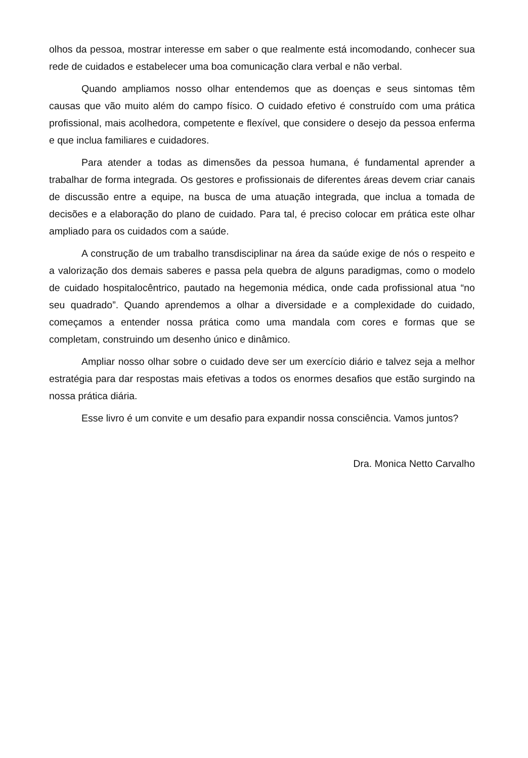olhos da pessoa, mostrar interesse em saber o que realmente está incomodando, conhecer sua rede de cuidados e estabelecer uma boa comunicação clara verbal e não verbal.
Quando ampliamos nosso olhar entendemos que as doenças e seus sintomas têm causas que vão muito além do campo físico. O cuidado efetivo é construído com uma prática profissional, mais acolhedora, competente e flexível, que considere o desejo da pessoa enferma e que inclua familiares e cuidadores.
Para atender a todas as dimensões da pessoa humana, é fundamental aprender a trabalhar de forma integrada. Os gestores e profissionais de diferentes áreas devem criar canais de discussão entre a equipe, na busca de uma atuação integrada, que inclua a tomada de decisões e a elaboração do plano de cuidado. Para tal, é preciso colocar em prática este olhar ampliado para os cuidados com a saúde.
A construção de um trabalho transdisciplinar na área da saúde exige de nós o respeito e a valorização dos demais saberes e passa pela quebra de alguns paradigmas, como o modelo de cuidado hospitalocêntrico, pautado na hegemonia médica, onde cada profissional atua “no seu quadrado”. Quando aprendemos a olhar a diversidade e a complexidade do cuidado, começamos a entender nossa prática como uma mandala com cores e formas que se completam, construindo um desenho único e dinâmico.
Ampliar nosso olhar sobre o cuidado deve ser um exercício diário e talvez seja a melhor estratégia para dar respostas mais efetivas a todos os enormes desafios que estão surgindo na nossa prática diária.
Esse livro é um convite e um desafio para expandir nossa consciência. Vamos juntos?
Dra. Monica Netto Carvalho